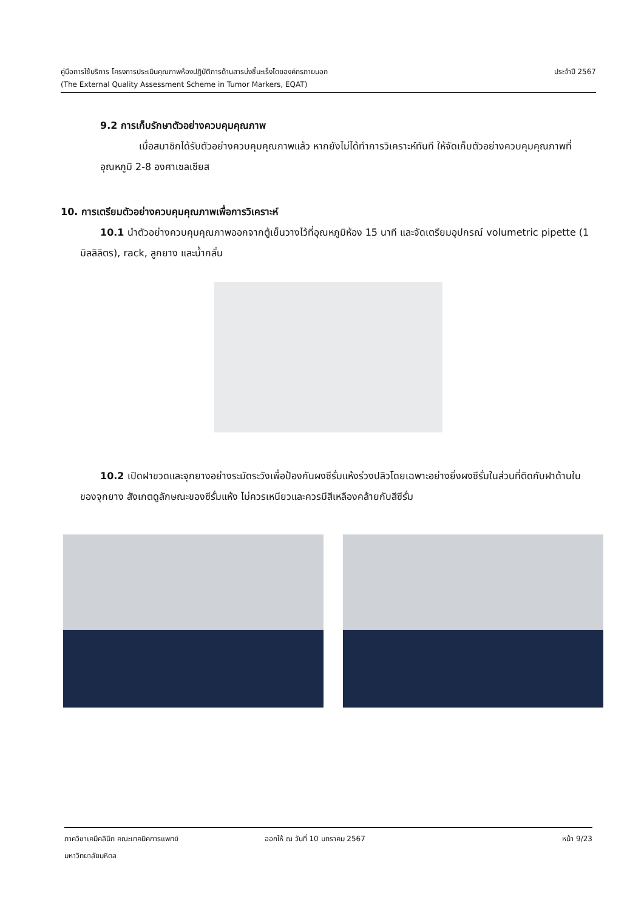คู่มือการใช้บริการ โครงการประเมินคุณภาพห้องปฏิบัติการด้านสารบ่งชี้มะเร็งโดยองค์กรภายนอก ประจำปี 2567
(The External Quality Assessment Scheme in Tumor Markers, EQAT)
9.2 การเก็บรักษาตัวอย่างควบคุมคุณภาพ
เมื่อสมาชิกได้รับตัวอย่างควบคุมคุณภาพแล้ว หากยังไม่ได้ทำการวิเคราะห์ทันที ให้จัดเก็บตัวอย่างควบคุมคุณภาพที่อุณหภูมิ 2-8 องศาเซลเซียส
10. การเตรียมตัวอย่างควบคุมคุณภาพเพื่อการวิเคราะห์
10.1 นำตัวอย่างควบคุมคุณภาพออกจากตู้เย็นวางไว้ที่อุณหภูมิห้อง 15 นาที และจัดเตรียมอุปกรณ์ volumetric pipette (1 มิลลิลิตร), rack, ลูกยาง และน้ำกลั่น
10.2 เปิดฝาขวดและจุกยางอย่างระมัดระวังเพื่อป้องกันผงซีรั่มแห้งร่วงปลิวโดยเฉพาะอย่างยิ่งผงซีรั่มในส่วนที่ติดกับฝาด้านในของจุกยาง สังเกตดูลักษณะของซีรั่มแห้ง ไม่ควรเหนียวและควรมีสีเหลืองคล้ายกับสีซีรั่ม
ภาควิชาเคมีคลินิก คณะเทคนิคการแพทย์ ออกให้ ณ วันที่ 10 มกราคม 2567 หน้า 9/23
มหาวิทยาลัยมหิดล